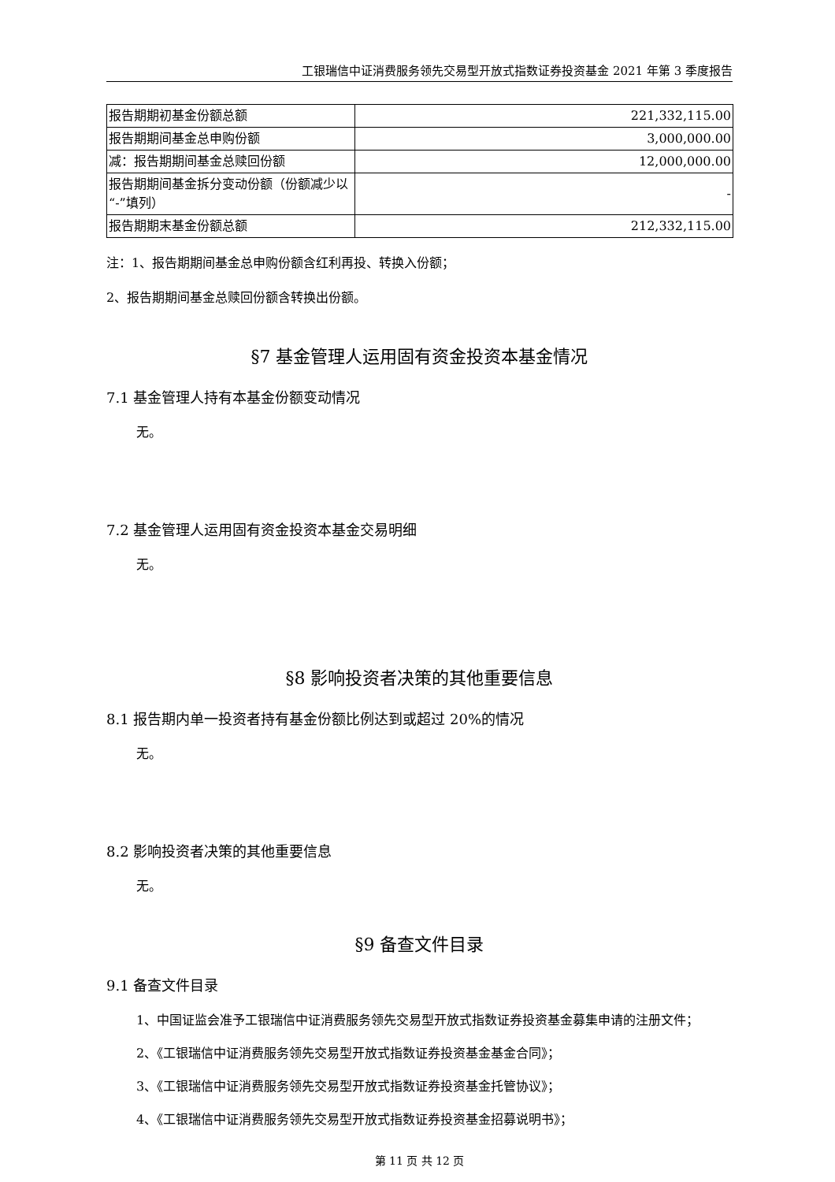工银瑞信中证消费服务领先交易型开放式指数证券投资基金 2021 年第 3 季度报告
| 报告期期初基金份额总额 | 221,332,115.00 |
| 报告期期间基金总申购份额 | 3,000,000.00 |
| 减：报告期期间基金总赎回份额 | 12,000,000.00 |
| 报告期期间基金拆分变动份额（份额减少以“-”填列） | - |
| 报告期期末基金份额总额 | 212,332,115.00 |
注：1、报告期期间基金总申购份额含红利再投、转换入份额；
2、报告期期间基金总赎回份额含转换出份额。
§7 基金管理人运用固有资金投资本基金情况
7.1 基金管理人持有本基金份额变动情况
无。
7.2 基金管理人运用固有资金投资本基金交易明细
无。
§8 影响投资者决策的其他重要信息
8.1 报告期内单一投资者持有基金份额比例达到或超过 20%的情况
无。
8.2 影响投资者决策的其他重要信息
无。
§9 备查文件目录
9.1 备查文件目录
1、中国证监会准予工银瑞信中证消费服务领先交易型开放式指数证券投资基金募集申请的注册文件；
2、《工银瑞信中证消费服务领先交易型开放式指数证券投资基金基金合同》；
3、《工银瑞信中证消费服务领先交易型开放式指数证券投资基金托管协议》；
4、《工银瑞信中证消费服务领先交易型开放式指数证券投资基金招募说明书》；
第 11 页 共 12 页